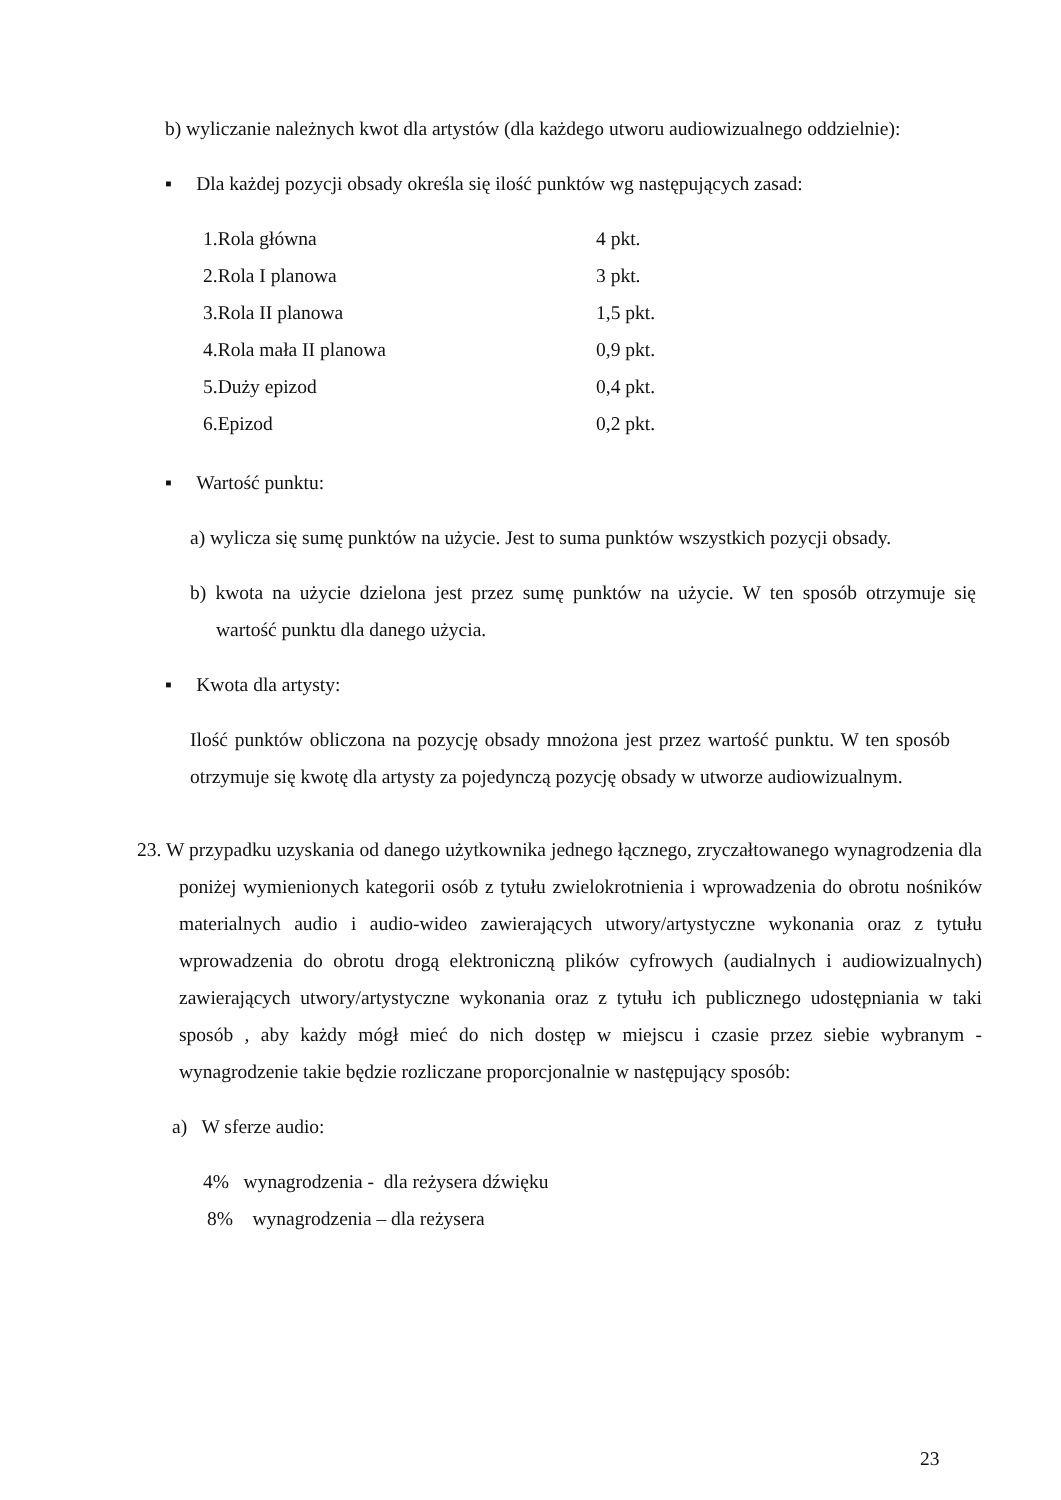b) wyliczanie należnych kwot dla artystów (dla każdego utworu audiowizualnego oddzielnie):
▪ Dla każdej pozycji obsady określa się ilość punktów wg następujących zasad:
| 1.Rola główna | 4 pkt. |
| 2.Rola I planowa | 3 pkt. |
| 3.Rola II planowa | 1,5 pkt. |
| 4.Rola mała II planowa | 0,9 pkt. |
| 5.Duży epizod | 0,4 pkt. |
| 6.Epizod | 0,2 pkt. |
▪ Wartość punktu:
a) wylicza się sumę punktów na użycie. Jest to suma punktów wszystkich pozycji obsady.
b) kwota na użycie dzielona jest przez sumę punktów na użycie. W ten sposób otrzymuje się wartość punktu dla danego użycia.
▪ Kwota dla artysty:
Ilość punktów obliczona na pozycję obsady mnożona jest przez wartość punktu. W ten sposób otrzymuje się kwotę dla artysty za pojedynczą pozycję obsady w utworze audiowizualnym.
23. W przypadku uzyskania od danego użytkownika jednego łącznego, zryczałtowanego wynagrodzenia dla poniżej wymienionych kategorii osób z tytułu zwielokrotnienia i wprowadzenia do obrotu nośników materialnych audio i audio-wideo zawierających utwory/artystyczne wykonania oraz z tytułu wprowadzenia do obrotu drogą elektroniczną plików cyfrowych (audialnych i audiowizualnych) zawierających utwory/artystyczne wykonania oraz z tytułu ich publicznego udostępniania w taki sposób , aby każdy mógł mieć do nich dostęp w miejscu i czasie przez siebie wybranym - wynagrodzenie takie będzie rozliczane proporcjonalnie w następujący sposób:
a) W sferze audio:
4% wynagrodzenia - dla reżysera dźwięku
8% wynagrodzenia – dla reżysera
23